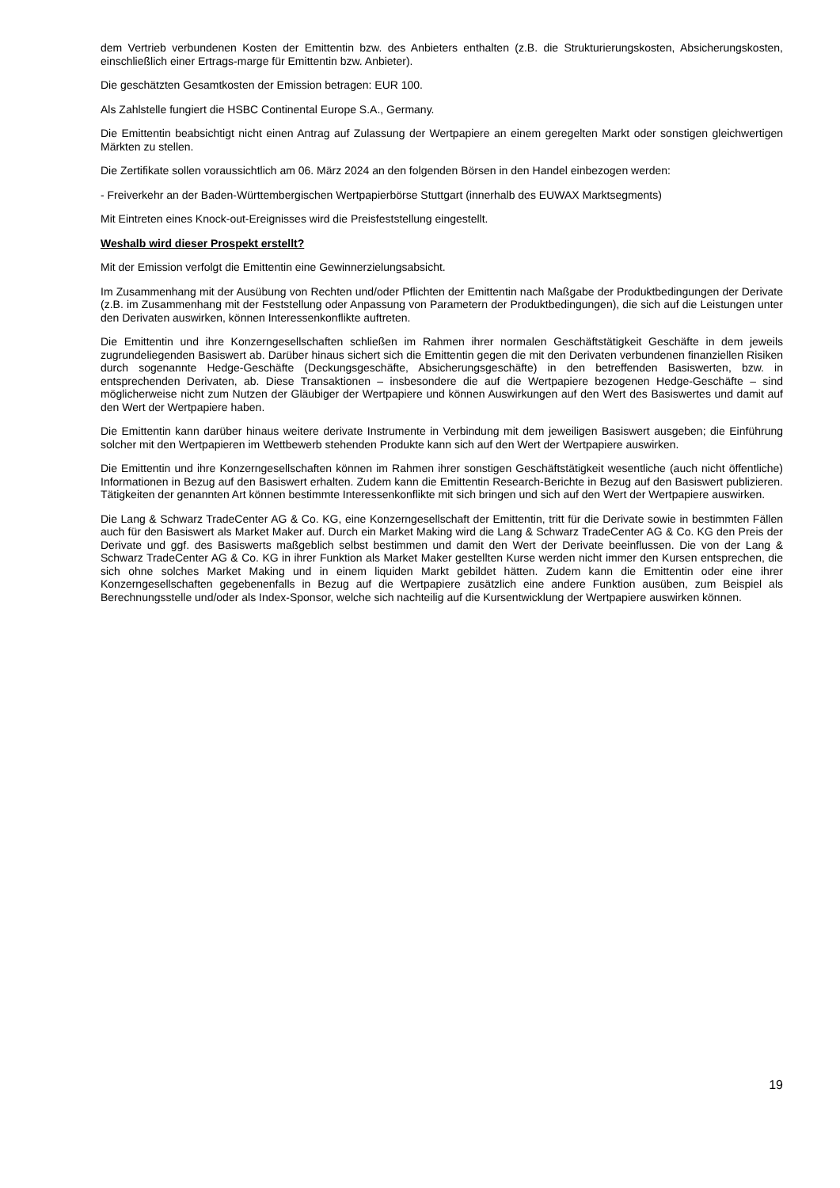dem Vertrieb verbundenen Kosten der Emittentin bzw. des Anbieters enthalten (z.B. die Strukturierungskosten, Absicherungskosten, einschließlich einer Ertrags-marge für Emittentin bzw. Anbieter).
Die geschätzten Gesamtkosten der Emission betragen: EUR 100.
Als Zahlstelle fungiert die HSBC Continental Europe S.A., Germany.
Die Emittentin beabsichtigt nicht einen Antrag auf Zulassung der Wertpapiere an einem geregelten Markt oder sonstigen gleichwertigen Märkten zu stellen.
Die Zertifikate sollen voraussichtlich am 06. März 2024 an den folgenden Börsen in den Handel einbezogen werden:
- Freiverkehr an der Baden-Württembergischen Wertpapierbörse Stuttgart (innerhalb des EUWAX Marktsegments)
Mit Eintreten eines Knock-out-Ereignisses wird die Preisfeststellung eingestellt.
Weshalb wird dieser Prospekt erstellt?
Mit der Emission verfolgt die Emittentin eine Gewinnerzielungsabsicht.
Im Zusammenhang mit der Ausübung von Rechten und/oder Pflichten der Emittentin nach Maßgabe der Produktbedingungen der Derivate (z.B. im Zusammenhang mit der Feststellung oder Anpassung von Parametern der Produktbedingungen), die sich auf die Leistungen unter den Derivaten auswirken, können Interessenkonflikte auftreten.
Die Emittentin und ihre Konzerngesellschaften schließen im Rahmen ihrer normalen Geschäftstätigkeit Geschäfte in dem jeweils zugrundeliegenden Basiswert ab. Darüber hinaus sichert sich die Emittentin gegen die mit den Derivaten verbundenen finanziellen Risiken durch sogenannte Hedge-Geschäfte (Deckungsgeschäfte, Absicherungsgeschäfte) in den betreffenden Basiswerten, bzw. in entsprechenden Derivaten, ab. Diese Transaktionen – insbesondere die auf die Wertpapiere bezogenen Hedge-Geschäfte – sind möglicherweise nicht zum Nutzen der Gläubiger der Wertpapiere und können Auswirkungen auf den Wert des Basiswertes und damit auf den Wert der Wertpapiere haben.
Die Emittentin kann darüber hinaus weitere derivate Instrumente in Verbindung mit dem jeweiligen Basiswert ausgeben; die Einführung solcher mit den Wertpapieren im Wettbewerb stehenden Produkte kann sich auf den Wert der Wertpapiere auswirken.
Die Emittentin und ihre Konzerngesellschaften können im Rahmen ihrer sonstigen Geschäftstätigkeit wesentliche (auch nicht öffentliche) Informationen in Bezug auf den Basiswert erhalten. Zudem kann die Emittentin Research-Berichte in Bezug auf den Basiswert publizieren. Tätigkeiten der genannten Art können bestimmte Interessenkonflikte mit sich bringen und sich auf den Wert der Wertpapiere auswirken.
Die Lang & Schwarz TradeCenter AG & Co. KG, eine Konzerngesellschaft der Emittentin, tritt für die Derivate sowie in bestimmten Fällen auch für den Basiswert als Market Maker auf. Durch ein Market Making wird die Lang & Schwarz TradeCenter AG & Co. KG den Preis der Derivate und ggf. des Basiswerts maßgeblich selbst bestimmen und damit den Wert der Derivate beeinflussen. Die von der Lang & Schwarz TradeCenter AG & Co. KG in ihrer Funktion als Market Maker gestellten Kurse werden nicht immer den Kursen entsprechen, die sich ohne solches Market Making und in einem liquiden Markt gebildet hätten. Zudem kann die Emittentin oder eine ihrer Konzerngesellschaften gegebenenfalls in Bezug auf die Wertpapiere zusätzlich eine andere Funktion ausüben, zum Beispiel als Berechnungsstelle und/oder als Index-Sponsor, welche sich nachteilig auf die Kursentwicklung der Wertpapiere auswirken können.
19